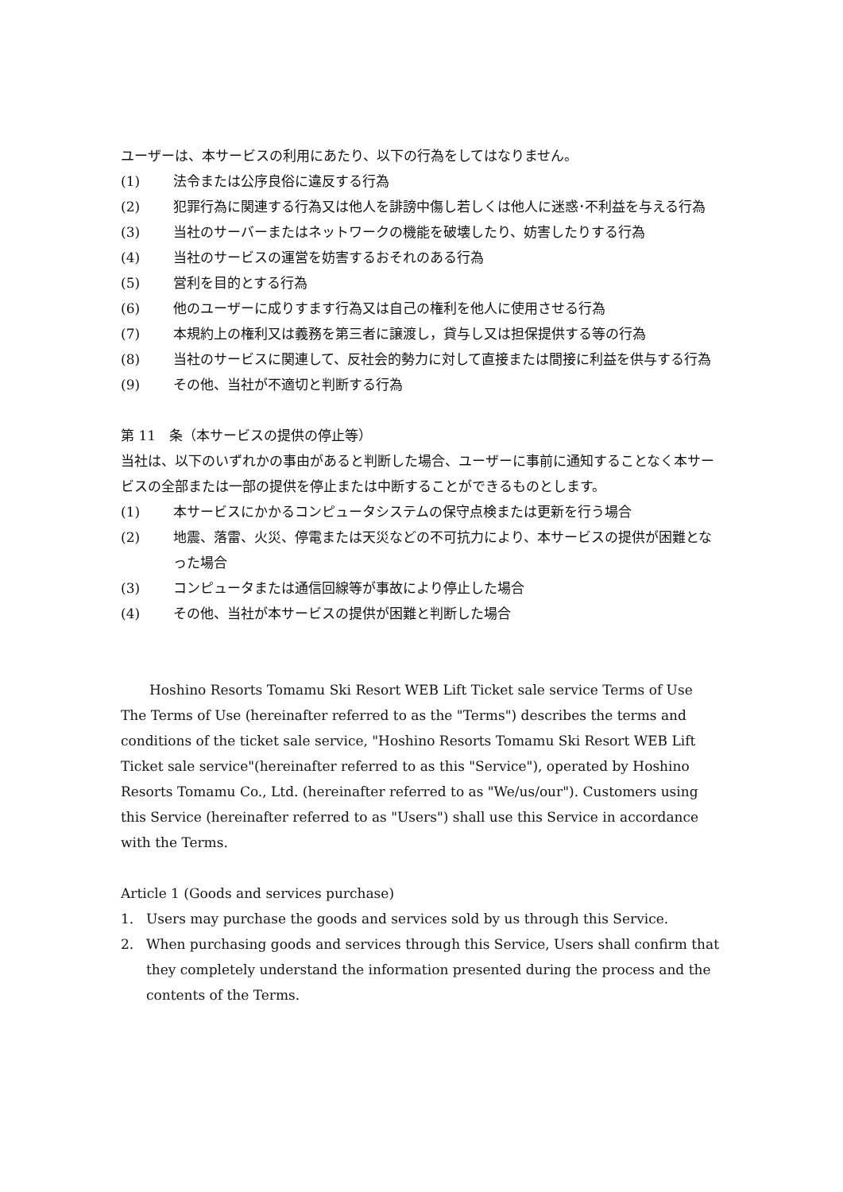ユーザーは、本サービスの利用にあたり、以下の行為をしてはなりません。
(1) 法令または公序良俗に違反する行為
(2) 犯罪行為に関連する行為又は他人を誹謗中傷し若しくは他人に迷惑･不利益を与える行為
(3) 当社のサーバーまたはネットワークの機能を破壊したり、妨害したりする行為
(4) 当社のサービスの運営を妨害するおそれのある行為
(5) 営利を目的とする行為
(6) 他のユーザーに成りすます行為又は自己の権利を他人に使用させる行為
(7) 本規約上の権利又は義務を第三者に譲渡し，貸与し又は担保提供する等の行為
(8) 当社のサービスに関連して、反社会的勢力に対して直接または間接に利益を供与する行為
(9) その他、当社が不適切と判断する行為
第 11　条（本サービスの提供の停止等）
当社は、以下のいずれかの事由があると判断した場合、ユーザーに事前に通知することなく本サービスの全部または一部の提供を停止または中断することができるものとします。
(1) 本サービスにかかるコンピュータシステムの保守点検または更新を行う場合
(2) 地震、落雷、火災、停電または天災などの不可抗力により、本サービスの提供が困難となった場合
(3) コンピュータまたは通信回線等が事故により停止した場合
(4) その他、当社が本サービスの提供が困難と判断した場合
Hoshino Resorts Tomamu Ski Resort WEB Lift Ticket sale service Terms of Use
The Terms of Use (hereinafter referred to as the "Terms") describes the terms and conditions of the ticket sale service, "Hoshino Resorts Tomamu Ski Resort WEB Lift Ticket sale service"(hereinafter referred to as this "Service"), operated by Hoshino Resorts Tomamu Co., Ltd. (hereinafter referred to as "We/us/our"). Customers using this Service (hereinafter referred to as "Users") shall use this Service in accordance with the Terms.
Article 1 (Goods and services purchase)
1. Users may purchase the goods and services sold by us through this Service.
2. When purchasing goods and services through this Service, Users shall confirm that they completely understand the information presented during the process and the contents of the Terms.